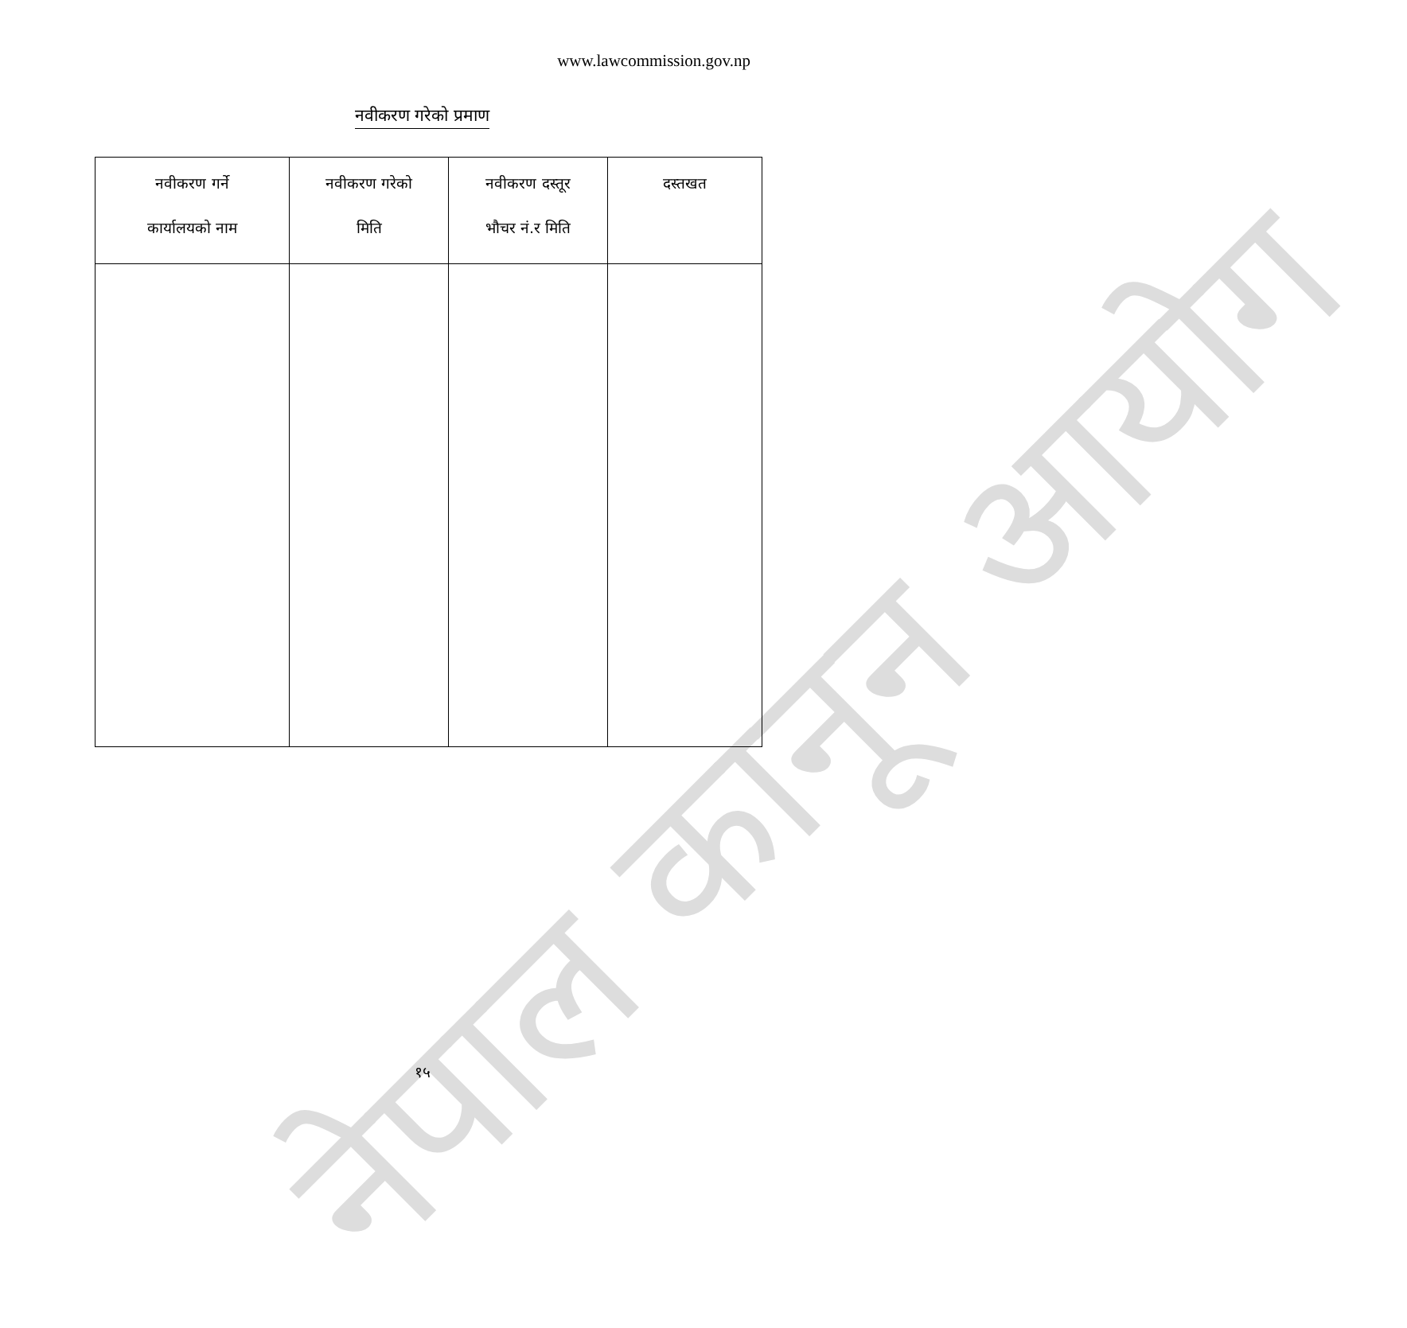नेपाल कानून आयोग
www.lawcommission.gov.np
नवीकरण गरेको प्रमाण
| नवीकरण गर्ने कार्यालयको नाम | नवीकरण गरेको मिति | नवीकरण दस्तूर भौचर नं.र मिति | दस्तखत |
| --- | --- | --- | --- |
१५